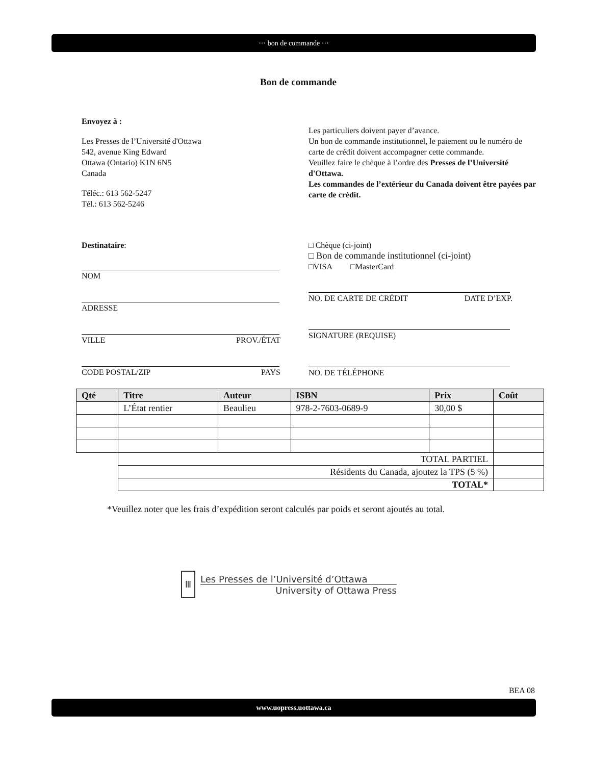··· bon de commande ···
Bon de commande
Envoyez à :
Les Presses de l’Université d'Ottawa
542, avenue King Edward
Ottawa (Ontario) K1N 6N5
Canada
Téléc.: 613 562-5247
Tél.: 613 562-5246
Les particuliers doivent payer d’avance.
Un bon de commande institutionnel, le paiement ou le numéro de carte de crédit doivent accompagner cette commande.
Veuillez faire le chèque à l’ordre des Presses de l’Université d'Ottawa.
Les commandes de l’extérieur du Canada doivent être payées par carte de crédit.
Destinataire:
NOM
ADRESSE
VILLE PROV./ÉTAT
CODE POSTAL/ZIP PAYS
□ Chèque (ci-joint)
□ Bon de commande institutionnel (ci-joint)
□VISA □MasterCard
NO. DE CARTE DE CRÉDIT DATE D’EXP.
SIGNATURE (REQUISE)
NO. DE TÉLÉPHONE
| Qté | Titre | Auteur | ISBN | Prix | Coût |
| --- | --- | --- | --- | --- | --- |
| | L’État rentier | Beaulieu | 978-2-7603-0689-9 | 30,00 $ | |
| | TOTAL PARTIEL | | | | |
| | Résidents du Canada, ajoutez la TPS (5 %) | | | | |
| | TOTAL* | | | | |
*Veuillez noter que les frais d’expédition seront calculés par poids et seront ajoutés au total.
Ⅲ
Les Presses de l’Université d’Ottawa
University of Ottawa Press
BEA 08
www.uopress.uottawa.ca